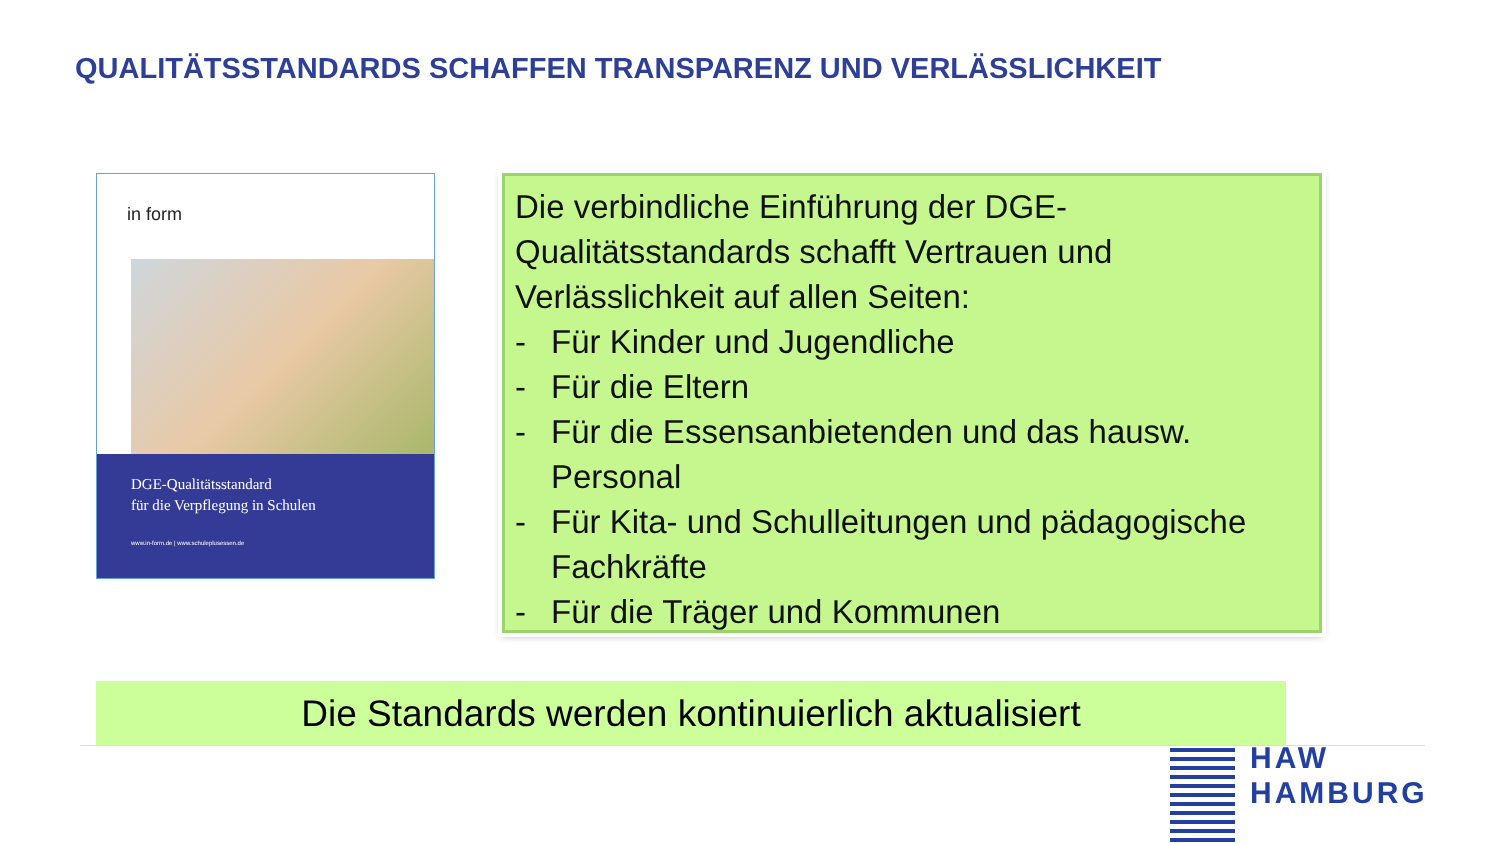QUALITÄTSSTANDARDS SCHAFFEN TRANSPARENZ UND VERLÄSSLICHKEIT
in form
DGE-Qualitätsstandard
für die Verpflegung in Schulen
www.in-form.de | www.schuleplusessen.de
Die verbindliche Einführung der DGE-Qualitätsstandards schafft Vertrauen und Verlässlichkeit auf allen Seiten:
- Für Kinder und Jugendliche
- Für die Eltern
- Für die Essensanbietenden und das hausw. Personal
- Für Kita- und Schulleitungen und pädagogische Fachkräfte
- Für die Träger und Kommunen
Die Standards werden kontinuierlich aktualisiert
HAW
HAMBURG